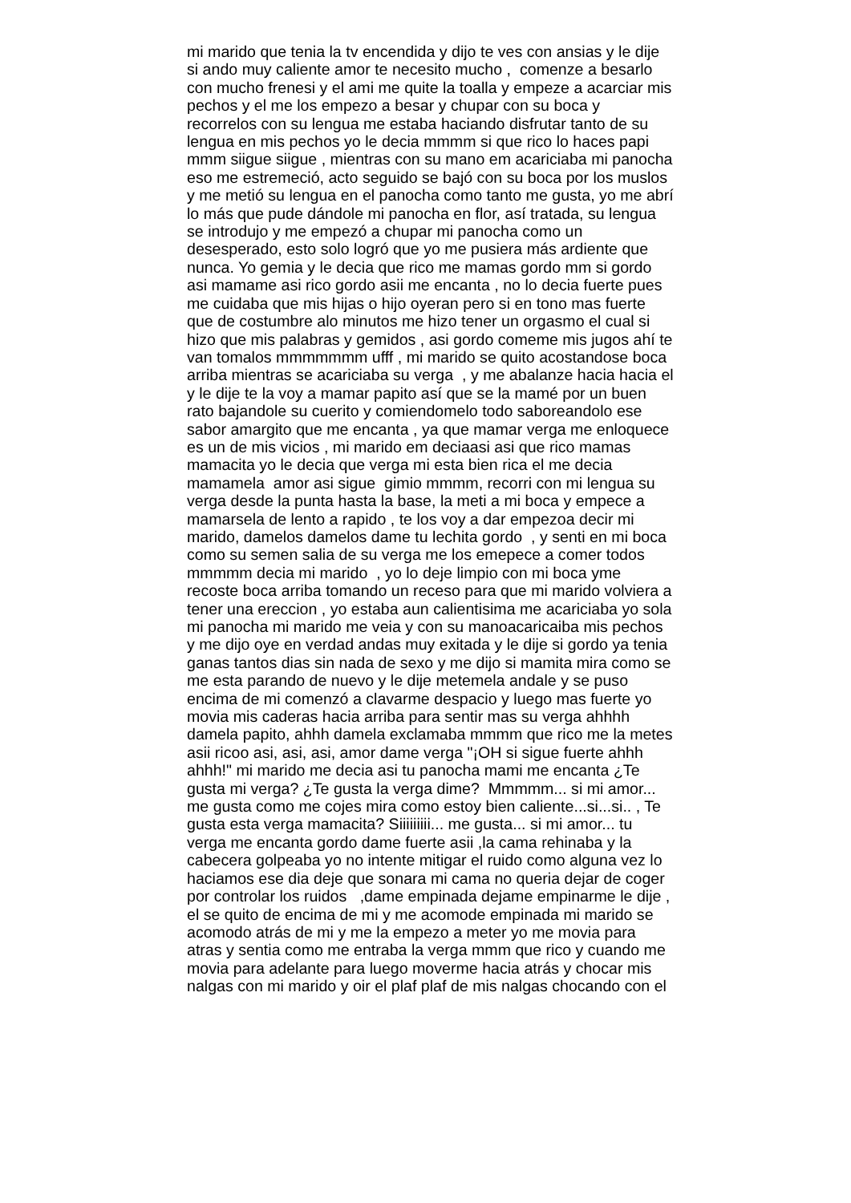mi marido que tenia la tv encendida y dijo te ves con ansias y le dije
si ando muy caliente amor te necesito mucho , comenze a besarlo
con mucho frenesi y el ami me quite la toalla y empeze a acarciar mis
pechos y el me los empezo a besar y chupar con su boca y
recorrelos con su lengua me estaba haciando disfrutar tanto de su
lengua en mis pechos yo le decia mmmm si que rico lo haces papi
mmm siigue siigue , mientras con su mano em acariciaba mi panocha
eso me estremeció, acto seguido se bajó con su boca por los muslos
y me metió su lengua en el panocha como tanto me gusta, yo me abrí
lo más que pude dándole mi panocha en flor, así tratada, su lengua
se introdujo y me empezó a chupar mi panocha como un
desesperado, esto solo logró que yo me pusiera más ardiente que
nunca. Yo gemia y le decia que rico me mamas gordo mm si gordo
asi mamame asi rico gordo asii me encanta , no lo decia fuerte pues
me cuidaba que mis hijas o hijo oyeran pero si en tono mas fuerte
que de costumbre alo minutos me hizo tener un orgasmo el cual si
hizo que mis palabras y gemidos , asi gordo comeme mis jugos ahí te
van tomalos mmmmmmm ufff , mi marido se quito acostandose boca
arriba mientras se acariciaba su verga , y me abalanze hacia hacia el
y le dije te la voy a mamar papito así que se la mamé por un buen
rato bajandole su cuerito y comiendomelo todo saboreandolo ese
sabor amargito que me encanta , ya que mamar verga me enloquece
es un de mis vicios , mi marido em deciaasi asi que rico mamas
mamacita yo le decia que verga mi esta bien rica el me decia
mamamela amor asi sigue gimio mmmm, recorri con mi lengua su
verga desde la punta hasta la base, la meti a mi boca y empece a
mamarsela de lento a rapido , te los voy a dar empezoa decir mi
marido, damelos damelos dame tu lechita gordo , y senti en mi boca
como su semen salia de su verga me los emepece a comer todos
mmmmm decia mi marido , yo lo deje limpio con mi boca yme
recoste boca arriba tomando un receso para que mi marido volviera a
tener una ereccion , yo estaba aun calientisima me acariciaba yo sola
mi panocha mi marido me veia y con su manoacaricaiba mis pechos
y me dijo oye en verdad andas muy exitada y le dije si gordo ya tenia
ganas tantos dias sin nada de sexo y me dijo si mamita mira como se
me esta parando de nuevo y le dije metemela andale y se puso
encima de mi comenzó a clavarme despacio y luego mas fuerte yo
movia mis caderas hacia arriba para sentir mas su verga ahhhh
damela papito, ahhh damela exclamaba mmmm que rico me la metes
asii ricoo asi, asi, asi, amor dame verga "¡OH si sigue fuerte ahhh
ahhh!" mi marido me decia asi tu panocha mami me encanta ¿Te
gusta mi verga? ¿Te gusta la verga dime? Mmmmm... si mi amor...
me gusta como me cojes mira como estoy bien caliente...si...si.. , Te
gusta esta verga mamacita? Siiiiiiiii... me gusta... si mi amor... tu
verga me encanta gordo dame fuerte asii ,la cama rehinaba y la
cabecera golpeaba yo no intente mitigar el ruido como alguna vez lo
haciamos ese dia deje que sonara mi cama no queria dejar de coger
por controlar los ruidos ,dame empinada dejame empinarme le dije ,
el se quito de encima de mi y me acomode empinada mi marido se
acomodo atrás de mi y me la empezo a meter yo me movia para
atras y sentia como me entraba la verga mmm que rico y cuando me
movia para adelante para luego moverme hacia atrás y chocar mis
nalgas con mi marido y oir el plaf plaf de mis nalgas chocando con el